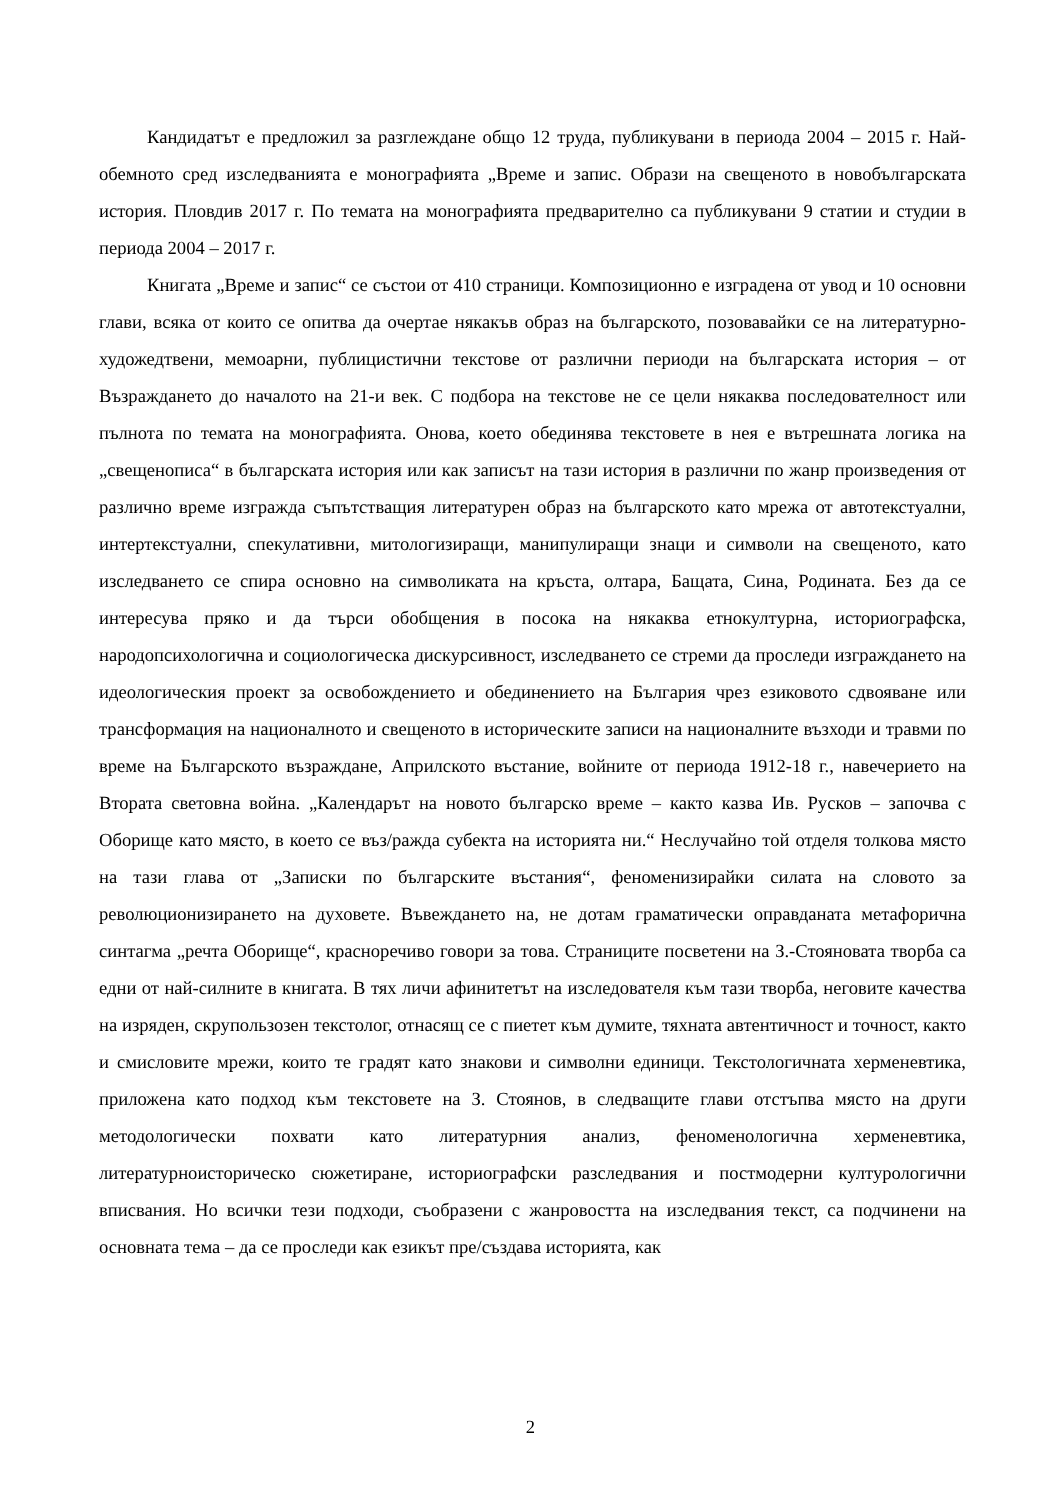Кандидатът е предложил за разглеждане общо 12 труда, публикувани в периода 2004 – 2015 г. Най-обемното сред изследванията е монографията „Време и запис. Образи на свещеното в новобългарската история. Пловдив 2017 г. По темата на монографията предварително са публикувани 9 статии и студии в периода 2004 – 2017 г.
Книгата „Време и запис“ се състои от 410 страници. Композиционно е изградена от увод и 10 основни глави, всяка от които се опитва да очертае някакъв образ на българското, позовавайки се на литературно-художедтвени, мемоарни, публицистични текстове от различни периоди на българската история – от Възраждането до началото на 21-и век. С подбора на текстове не се цели някаква последователност или пълнота по темата на монографията. Онова, което обединява текстовете в нея е вътрешната логика на „свещенописа“ в българската история или как записът на тази история в различни по жанр произведения от различно време изгражда съпътстващия литературен образ на българското като мрежа от автотекстуални, интертекстуални, спекулативни, митологизиращи, манипулиращи знаци и символи на свещеното, като изследването се спира основно на символиката на кръста, олтара, Бащата, Сина, Родината. Без да се интересува пряко и да търси обобщения в посока на някаква етнокултурна, историографска, народопсихологична и социологическа дискурсивност, изследването се стреми да проследи изграждането на идеологическия проект за освобождението и обединението на България чрез езиковото сдвояване или трансформация на националното и свещеното в историческите записи на националните възходи и травми по време на Българското възраждане, Априлското въстание, войните от периода 1912-18 г., навечерието на Втората световна война. „Календарът на новото българско време – както казва Ив. Русков – започва с Оборище като място, в което се въз/ражда субекта на историята ни.“ Неслучайно той отделя толкова място на тази глава от „Записки по българските въстания“, феноменизирайки силата на словото за революционизирането на духовете. Въвеждането на, не дотам граматически оправданата метафорична синтагма „речта Оборище“, красноречиво говори за това. Страниците посветени на З.-Стояновата творба са едни от най-силните в книгата. В тях личи афинитетът на изследователя към тази творба, неговите качества на изряден, скрупользозен текстолог, отнасящ се с пиетет към думите, тяхната автентичност и точност, както и смисловите мрежи, които те градят като знакови и символни единици. Текстологичната херменевтика, приложена като подход към текстовете на З. Стоянов, в следващите глави отстъпва място на други методологически похвати като литературния анализ, феноменологична херменевтика, литературноисторическо сюжетиране, историографски разследвания и постмодерни културологични вписвания. Но всички тези подходи, съобразени с жанровостта на изследвания текст, са подчинени на основната тема – да се проследи как езикът пре/създава историята, как
2